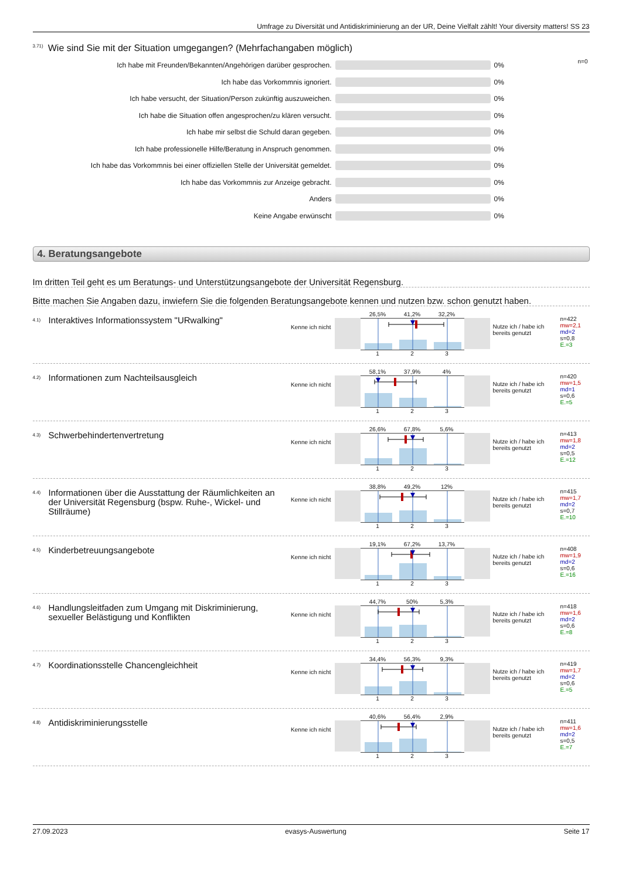Umfrage zu Diversität und Antidiskriminierung an der UR, Deine Vielfalt zählt! Your diversity matters! SS 23
<sup>3.71)</sup>Wie sind Sie mit der Situation umgegangen? (Mehrfachangaben möglich)
Ich habe mit Freunden/Bekannten/Angehörigen darüber gesprochen. 0%
n=0
Ich habe das Vorkommnis ignoriert. 0%
Ich habe versucht, der Situation/Person zukünftig auszuweichen. 0%
Ich habe die Situation offen angesprochen/zu klären versucht. 0%
Ich habe mir selbst die Schuld daran gegeben. 0%
Ich habe professionelle Hilfe/Beratung in Anspruch genommen. 0%
Ich habe das Vorkommnis bei einer offiziellen Stelle der Universität gemeldet.
0%
Ich habe das Vorkommnis zur Anzeige gebracht. 0%
Anders 0%
Keine Angabe erwünscht 0%
4. Beratungsangebote
Im dritten Teil geht es um Beratungs- und Unterstützungsangebote der Universität Regensburg.
Bitte machen Sie Angaben dazu, inwiefern Sie die folgenden Beratungsangebote kennen und nutzen bzw. schon genutzt haben.
<sup>4.1)</sup>
Interaktives Informationssystem "URwalking"
Kenne ich nicht
26,5% 41,2% 32,2%
1 2 3
Nutze ich / habe ich bereits genutzt
n=422
mw=2,1
md=2
s=0,8
E.=3
<sup>4.2)</sup>
Informationen zum Nachteilsausgleich
Kenne ich nicht
58,1% 37,9% 4%
1 2 3
Nutze ich / habe ich bereits genutzt
n=420
mw=1,5
md=1
s=0,6
E.=5
<sup>4.3)</sup>
Schwerbehindertenvertretung
Kenne ich nicht
26,6% 67,8% 5,6%
1 2 3
Nutze ich / habe ich bereits genutzt
n=413
mw=1,8
md=2
s=0,5
E.=12
<sup>4.4)</sup>
Informationen über die Ausstattung der Räumlichkeiten an der Universität Regensburg (bspw. Ruhe-, Wickel- und Stillräume)
Kenne ich nicht
38,8% 49,2% 12%
1 2 3
Nutze ich / habe ich bereits genutzt
n=415
mw=1,7
md=2
s=0,7
E.=10
<sup>4.5)</sup>
Kinderbetreuungsangebote
Kenne ich nicht
19,1% 67,2% 13,7%
1 2 3
Nutze ich / habe ich bereits genutzt
n=408
mw=1,9
md=2
s=0,6
E.=16
<sup>4.6)</sup>
Handlungsleitfaden zum Umgang mit Diskriminierung, sexueller Belästigung und Konflikten
Kenne ich nicht
44,7% 50% 5,3%
1 2 3
Nutze ich / habe ich bereits genutzt
n=418
mw=1,6
md=2
s=0,6
E.=8
<sup>4.7)</sup>
Koordinationsstelle Chancengleichheit
Kenne ich nicht
34,4% 56,3% 9,3%
1 2 3
Nutze ich / habe ich bereits genutzt
n=419
mw=1,7
md=2
s=0,6
E.=5
<sup>4.8)</sup>
Antidiskriminierungsstelle
Kenne ich nicht
40,6% 56,4% 2,9%
1 2 3
Nutze ich / habe ich bereits genutzt
n=411
mw=1,6
md=2
s=0,5
E.=7
27.09.2023 evasys-Auswertung Seite 17